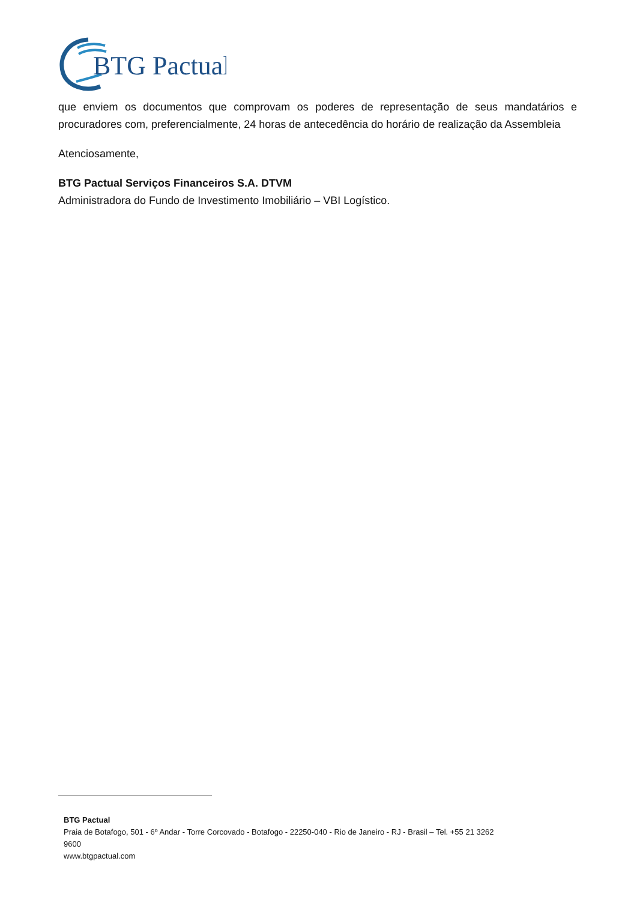BTG Pactual
que enviem os documentos que comprovam os poderes de representação de seus mandatários e procuradores com, preferencialmente, 24 horas de antecedência do horário de realização da Assembleia
Atenciosamente,
BTG Pactual Serviços Financeiros S.A. DTVM
Administradora do Fundo de Investimento Imobiliário – VBI Logístico.
BTG Pactual
Praia de Botafogo, 501 - 6º Andar - Torre Corcovado - Botafogo - 22250-040 - Rio de Janeiro - RJ - Brasil – Tel. +55 21 3262
9600
www.btgpactual.com